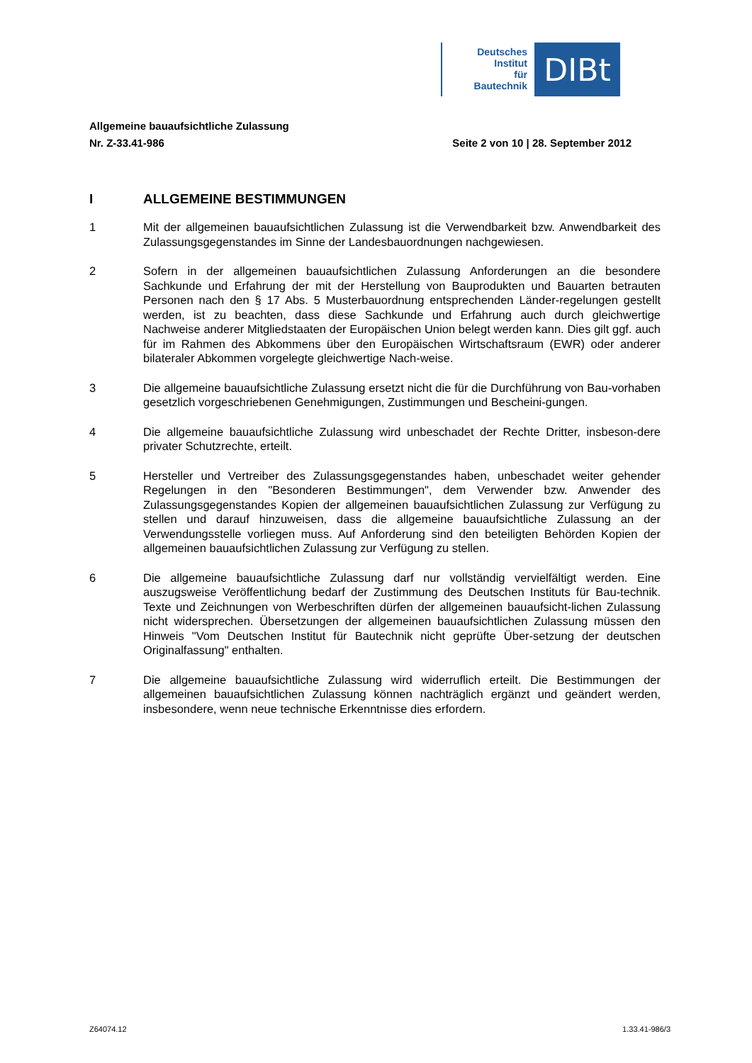Deutsches
Institut
für
Bautechnik
DIBt
Allgemeine bauaufsichtliche Zulassung
Nr. Z-33.41-986 Seite 2 von 10 | 28. September 2012
I ALLGEMEINE BESTIMMUNGEN
1 Mit der allgemeinen bauaufsichtlichen Zulassung ist die Verwendbarkeit bzw. Anwendbarkeit des Zulassungsgegenstandes im Sinne der Landesbauordnungen nachgewiesen.
2 Sofern in der allgemeinen bauaufsichtlichen Zulassung Anforderungen an die besondere Sachkunde und Erfahrung der mit der Herstellung von Bauprodukten und Bauarten betrauten Personen nach den § 17 Abs. 5 Musterbauordnung entsprechenden Länder-regelungen gestellt werden, ist zu beachten, dass diese Sachkunde und Erfahrung auch durch gleichwertige Nachweise anderer Mitgliedstaaten der Europäischen Union belegt werden kann. Dies gilt ggf. auch für im Rahmen des Abkommens über den Europäischen Wirtschaftsraum (EWR) oder anderer bilateraler Abkommen vorgelegte gleichwertige Nach-weise.
3 Die allgemeine bauaufsichtliche Zulassung ersetzt nicht die für die Durchführung von Bau-vorhaben gesetzlich vorgeschriebenen Genehmigungen, Zustimmungen und Bescheini-gungen.
4 Die allgemeine bauaufsichtliche Zulassung wird unbeschadet der Rechte Dritter, insbeson-dere privater Schutzrechte, erteilt.
5 Hersteller und Vertreiber des Zulassungsgegenstandes haben, unbeschadet weiter gehender Regelungen in den "Besonderen Bestimmungen", dem Verwender bzw. Anwender des Zulassungsgegenstandes Kopien der allgemeinen bauaufsichtlichen Zulassung zur Verfügung zu stellen und darauf hinzuweisen, dass die allgemeine bauaufsichtliche Zulassung an der Verwendungsstelle vorliegen muss. Auf Anforderung sind den beteiligten Behörden Kopien der allgemeinen bauaufsichtlichen Zulassung zur Verfügung zu stellen.
6 Die allgemeine bauaufsichtliche Zulassung darf nur vollständig vervielfältigt werden. Eine auszugsweise Veröffentlichung bedarf der Zustimmung des Deutschen Instituts für Bau-technik. Texte und Zeichnungen von Werbeschriften dürfen der allgemeinen bauaufsicht-lichen Zulassung nicht widersprechen. Übersetzungen der allgemeinen bauaufsichtlichen Zulassung müssen den Hinweis "Vom Deutschen Institut für Bautechnik nicht geprüfte Über-setzung der deutschen Originalfassung" enthalten.
7 Die allgemeine bauaufsichtliche Zulassung wird widerruflich erteilt. Die Bestimmungen der allgemeinen bauaufsichtlichen Zulassung können nachträglich ergänzt und geändert werden, insbesondere, wenn neue technische Erkenntnisse dies erfordern.
Z64074.12 1.33.41-986/3